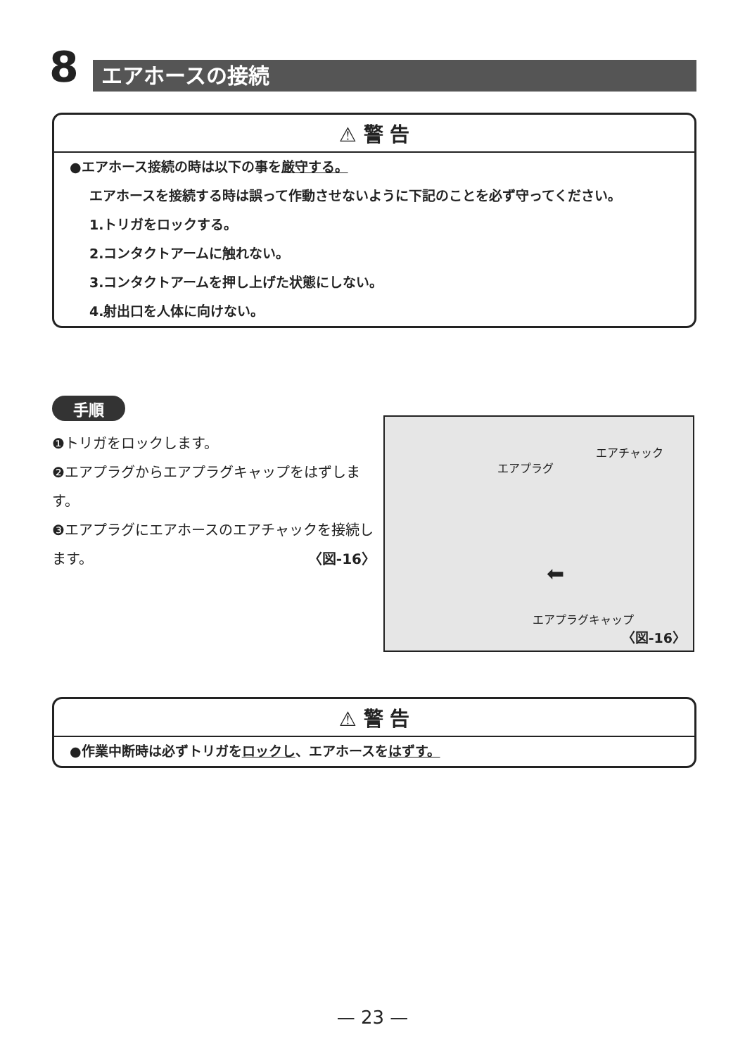8 エアホースの接続
⚠ 警 告
●エアホース接続の時は以下の事を厳守する。
エアホースを接続する時は誤って作動させないように下記のことを必ず守ってください。
1.トリガをロックする。
2.コンタクトアームに触れない。
3.コンタクトアームを押し上げた状態にしない。
4.射出口を人体に向けない。
手順
❶トリガをロックします。
❷エアプラグからエアプラグキャップをはずします。
❸エアプラグにエアホースのエアチャックを接続します。 〈図-16〉
エアプラグ
エアチャック
⬅
エアプラグキャップ
〈図-16〉
⚠ 警 告
●作業中断時は必ずトリガをロックし、エアホースをはずす。
— 23 —